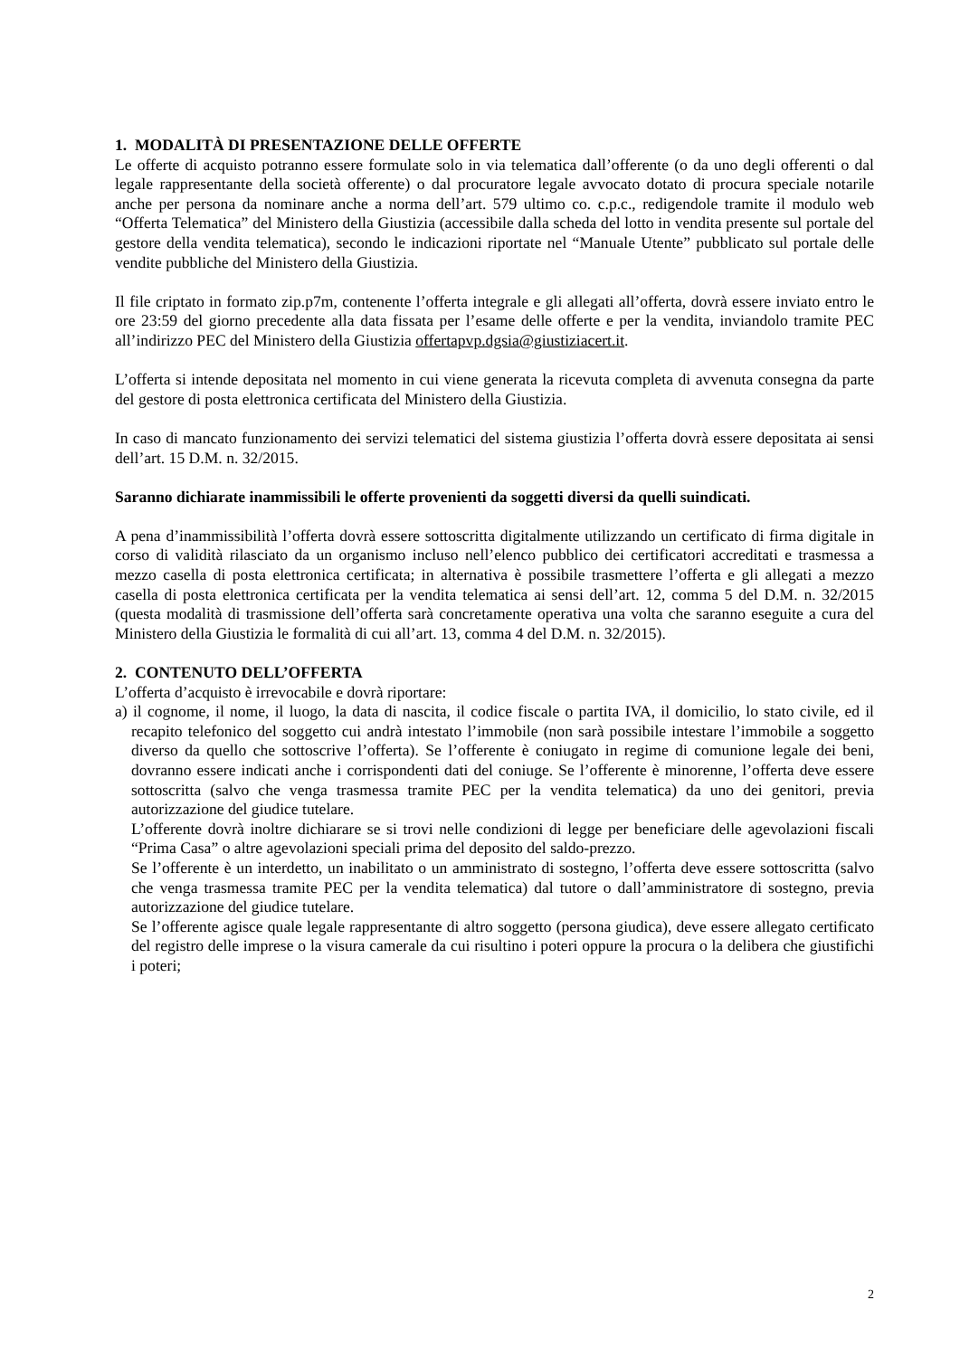1. MODALITÀ DI PRESENTAZIONE DELLE OFFERTE
Le offerte di acquisto potranno essere formulate solo in via telematica dall’offerente (o da uno degli offerenti o dal legale rappresentante della società offerente) o dal procuratore legale avvocato dotato di procura speciale notarile anche per persona da nominare anche a norma dell’art. 579 ultimo co. c.p.c., redigendole tramite il modulo web “Offerta Telematica” del Ministero della Giustizia (accessibile dalla scheda del lotto in vendita presente sul portale del gestore della vendita telematica), secondo le indicazioni riportate nel “Manuale Utente” pubblicato sul portale delle vendite pubbliche del Ministero della Giustizia.
Il file criptato in formato zip.p7m, contenente l’offerta integrale e gli allegati all’offerta, dovrà essere inviato entro le ore 23:59 del giorno precedente alla data fissata per l’esame delle offerte e per la vendita, inviandolo tramite PEC all’indirizzo PEC del Ministero della Giustizia offertapvp.dgsia@giustiziacert.it.
L’offerta si intende depositata nel momento in cui viene generata la ricevuta completa di avvenuta consegna da parte del gestore di posta elettronica certificata del Ministero della Giustizia.
In caso di mancato funzionamento dei servizi telematici del sistema giustizia l’offerta dovrà essere depositata ai sensi dell’art. 15 D.M. n. 32/2015.
Saranno dichiarate inammissibili le offerte provenienti da soggetti diversi da quelli suindicati.
A pena d’inammissibilità l’offerta dovrà essere sottoscritta digitalmente utilizzando un certificato di firma digitale in corso di validità rilasciato da un organismo incluso nell’elenco pubblico dei certificatori accreditati e trasmessa a mezzo casella di posta elettronica certificata; in alternativa è possibile trasmettere l’offerta e gli allegati a mezzo casella di posta elettronica certificata per la vendita telematica ai sensi dell’art. 12, comma 5 del D.M. n. 32/2015 (questa modalità di trasmissione dell’offerta sarà concretamente operativa una volta che saranno eseguite a cura del Ministero della Giustizia le formalità di cui all’art. 13, comma 4 del D.M. n. 32/2015).
2. CONTENUTO DELL’OFFERTA
L’offerta d’acquisto è irrevocabile e dovrà riportare:
a) il cognome, il nome, il luogo, la data di nascita, il codice fiscale o partita IVA, il domicilio, lo stato civile, ed il recapito telefonico del soggetto cui andrà intestato l’immobile (non sarà possibile intestare l’immobile a soggetto diverso da quello che sottoscrive l’offerta). Se l’offerente è coniugato in regime di comunione legale dei beni, dovranno essere indicati anche i corrispondenti dati del coniuge. Se l’offerente è minorenne, l’offerta deve essere sottoscritta (salvo che venga trasmessa tramite PEC per la vendita telematica) da uno dei genitori, previa autorizzazione del giudice tutelare.
L’offerente dovrà inoltre dichiarare se si trovi nelle condizioni di legge per beneficiare delle agevolazioni fiscali “Prima Casa” o altre agevolazioni speciali prima del deposito del saldo-prezzo.
Se l’offerente è un interdetto, un inabilitato o un amministrato di sostegno, l’offerta deve essere sottoscritta (salvo che venga trasmessa tramite PEC per la vendita telematica) dal tutore o dall’amministratore di sostegno, previa autorizzazione del giudice tutelare.
Se l’offerente agisce quale legale rappresentante di altro soggetto (persona giudica), deve essere allegato certificato del registro delle imprese o la visura camerale da cui risultino i poteri oppure la procura o la delibera che giustifichi i poteri;
2